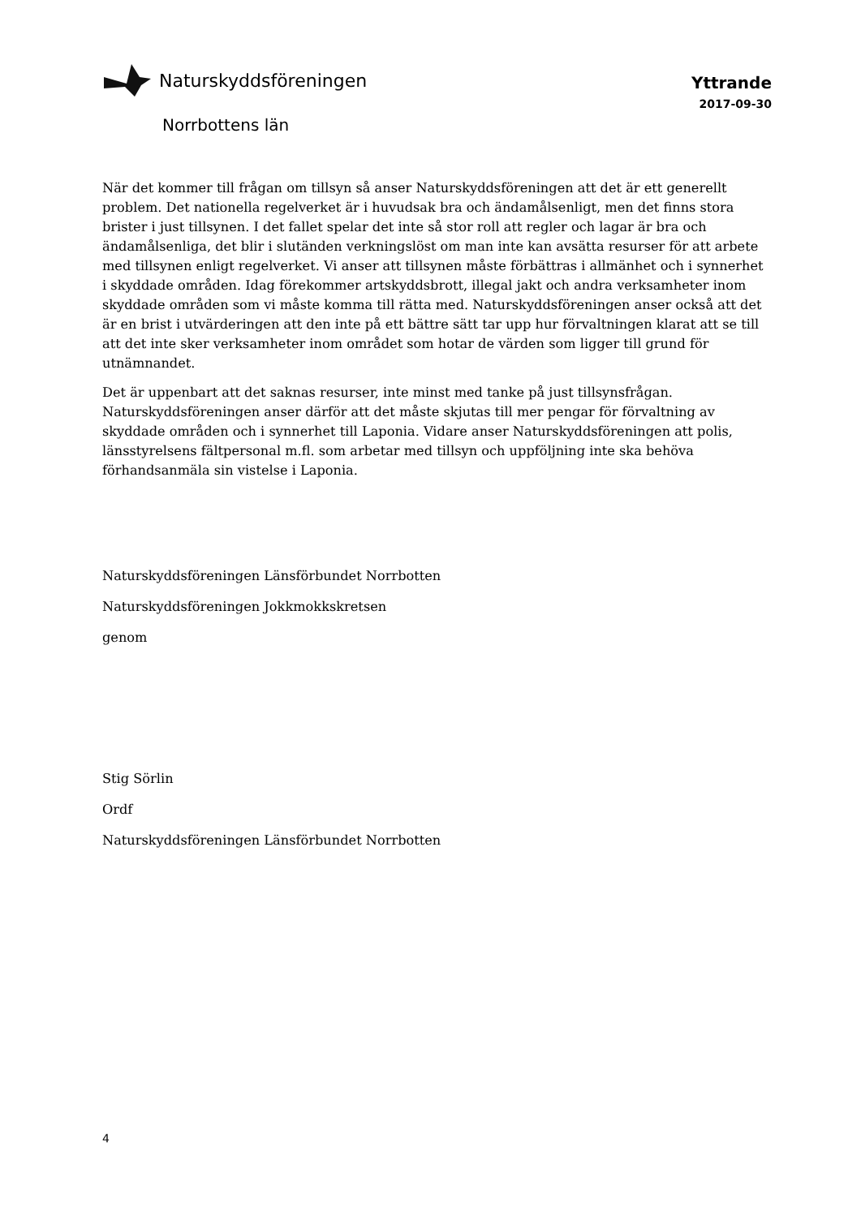Naturskyddsföreningen
Yttrande
2017-09-30
Norrbottens län
När det kommer till frågan om tillsyn så anser Naturskyddsföreningen att det är ett generellt problem. Det nationella regelverket är i huvudsak bra och ändamålsenligt, men det finns stora brister i just tillsynen. I det fallet spelar det inte så stor roll att regler och lagar är bra och ändamålsenliga, det blir i slutänden verkningslöst om man inte kan avsätta resurser för att arbete med tillsynen enligt regelverket. Vi anser att tillsynen måste förbättras i allmänhet och i synnerhet i skyddade områden. Idag förekommer artskyddsbrott, illegal jakt och andra verksamheter inom skyddade områden som vi måste komma till rätta med. Naturskyddsföreningen anser också att det är en brist i utvärderingen att den inte på ett bättre sätt tar upp hur förvaltningen klarat att se till att det inte sker verksamheter inom området som hotar de värden som ligger till grund för utnämnandet.
Det är uppenbart att det saknas resurser, inte minst med tanke på just tillsynsfrågan. Naturskyddsföreningen anser därför att det måste skjutas till mer pengar för förvaltning av skyddade områden och i synnerhet till Laponia. Vidare anser Naturskyddsföreningen att polis, länsstyrelsens fältpersonal m.fl. som arbetar med tillsyn och uppföljning inte ska behöva förhandsanmäla sin vistelse i Laponia.
Naturskyddsföreningen Länsförbundet Norrbotten
Naturskyddsföreningen Jokkmokkskretsen
genom
Stig Sörlin
Ordf
Naturskyddsföreningen Länsförbundet Norrbotten
4